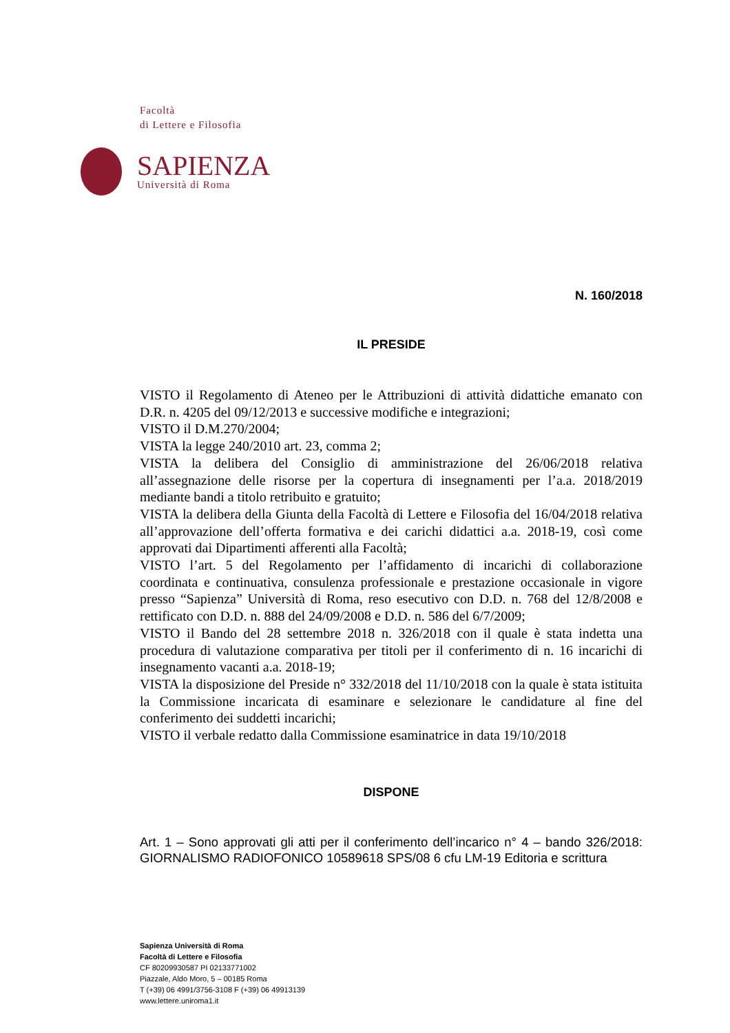Facoltà
di Lettere e Filosofia
SAPIENZA
Università di Roma
N. 160/2018
IL PRESIDE
VISTO il Regolamento di Ateneo per le Attribuzioni di attività didattiche emanato con D.R. n. 4205 del 09/12/2013 e successive modifiche e integrazioni;
VISTO il D.M.270/2004;
VISTA la legge 240/2010 art. 23, comma 2;
VISTA la delibera del Consiglio di amministrazione del 26/06/2018 relativa all’assegnazione delle risorse per la copertura di insegnamenti per l’a.a. 2018/2019 mediante bandi a titolo retribuito e gratuito;
VISTA la delibera della Giunta della Facoltà di Lettere e Filosofia del 16/04/2018 relativa all’approvazione dell’offerta formativa e dei carichi didattici a.a. 2018-19, così come approvati dai Dipartimenti afferenti alla Facoltà;
VISTO l’art. 5 del Regolamento per l’affidamento di incarichi di collaborazione coordinata e continuativa, consulenza professionale e prestazione occasionale in vigore presso “Sapienza” Università di Roma, reso esecutivo con D.D. n. 768 del 12/8/2008 e rettificato con D.D. n. 888 del 24/09/2008 e D.D. n. 586 del 6/7/2009;
VISTO il Bando del 28 settembre 2018 n. 326/2018 con il quale è stata indetta una procedura di valutazione comparativa per titoli per il conferimento di n. 16 incarichi di insegnamento vacanti a.a. 2018-19;
VISTA la disposizione del Preside n° 332/2018 del 11/10/2018 con la quale è stata istituita la Commissione incaricata di esaminare e selezionare le candidature al fine del conferimento dei suddetti incarichi;
VISTO il verbale redatto dalla Commissione esaminatrice in data 19/10/2018
DISPONE
Art. 1 – Sono approvati gli atti per il conferimento dell’incarico n° 4 – bando 326/2018: GIORNALISMO RADIOFONICO 10589618 SPS/08 6 cfu LM-19 Editoria e scrittura
Sapienza Università di Roma
Facoltà di Lettere e Filosofia
CF 80209930587 PI 02133771002
Piazzale, Aldo Moro, 5 – 00185 Roma
T (+39) 06 4991/3756-3108 F (+39) 06 49913139
www.lettere.uniroma1.it